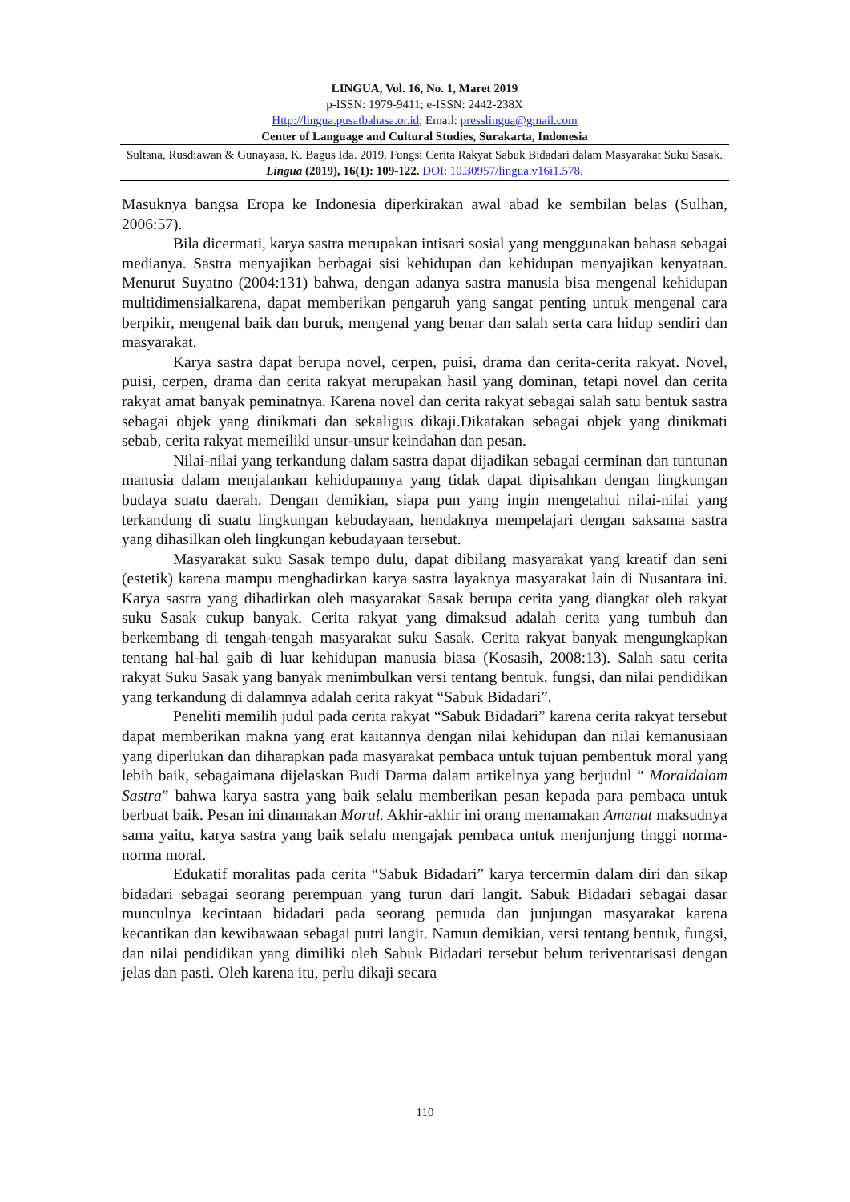LINGUA, Vol. 16, No. 1, Maret 2019
p-ISSN: 1979-9411; e-ISSN: 2442-238X
Http://lingua.pusatbahasa.or.id; Email: presslingua@gmail.com
Center of Language and Cultural Studies, Surakarta, Indonesia
Sultana, Rusdiawan & Gunayasa, K. Bagus Ida. 2019. Fungsi Cerita Rakyat Sabuk Bidadari dalam Masyarakat Suku Sasak. Lingua (2019), 16(1): 109-122. DOI: 10.30957/lingua.v16i1.578.
Masuknya bangsa Eropa ke Indonesia diperkirakan awal abad ke sembilan belas (Sulhan, 2006:57).
Bila dicermati, karya sastra merupakan intisari sosial yang menggunakan bahasa sebagai medianya. Sastra menyajikan berbagai sisi kehidupan dan kehidupan menyajikan kenyataan. Menurut Suyatno (2004:131) bahwa, dengan adanya sastra manusia bisa mengenal kehidupan multidimensialkarena, dapat memberikan pengaruh yang sangat penting untuk mengenal cara berpikir, mengenal baik dan buruk, mengenal yang benar dan salah serta cara hidup sendiri dan masyarakat.
Karya sastra dapat berupa novel, cerpen, puisi, drama dan cerita-cerita rakyat. Novel, puisi, cerpen, drama dan cerita rakyat merupakan hasil yang dominan, tetapi novel dan cerita rakyat amat banyak peminatnya. Karena novel dan cerita rakyat sebagai salah satu bentuk sastra sebagai objek yang dinikmati dan sekaligus dikaji.Dikatakan sebagai objek yang dinikmati sebab, cerita rakyat memeiliki unsur-unsur keindahan dan pesan.
Nilai-nilai yang terkandung dalam sastra dapat dijadikan sebagai cerminan dan tuntunan manusia dalam menjalankan kehidupannya yang tidak dapat dipisahkan dengan lingkungan budaya suatu daerah. Dengan demikian, siapa pun yang ingin mengetahui nilai-nilai yang terkandung di suatu lingkungan kebudayaan, hendaknya mempelajari dengan saksama sastra yang dihasilkan oleh lingkungan kebudayaan tersebut.
Masyarakat suku Sasak tempo dulu, dapat dibilang masyarakat yang kreatif dan seni (estetik) karena mampu menghadirkan karya sastra layaknya masyarakat lain di Nusantara ini. Karya sastra yang dihadirkan oleh masyarakat Sasak berupa cerita yang diangkat oleh rakyat suku Sasak cukup banyak. Cerita rakyat yang dimaksud adalah cerita yang tumbuh dan berkembang di tengah-tengah masyarakat suku Sasak. Cerita rakyat banyak mengungkapkan tentang hal-hal gaib di luar kehidupan manusia biasa (Kosasih, 2008:13). Salah satu cerita rakyat Suku Sasak yang banyak menimbulkan versi tentang bentuk, fungsi, dan nilai pendidikan yang terkandung di dalamnya adalah cerita rakyat “Sabuk Bidadari”.
Peneliti memilih judul pada cerita rakyat “Sabuk Bidadari” karena cerita rakyat tersebut dapat memberikan makna yang erat kaitannya dengan nilai kehidupan dan nilai kemanusiaan yang diperlukan dan diharapkan pada masyarakat pembaca untuk tujuan pembentuk moral yang lebih baik, sebagaimana dijelaskan Budi Darma dalam artikelnya yang berjudul “ Moraldalam Sastra” bahwa karya sastra yang baik selalu memberikan pesan kepada para pembaca untuk berbuat baik. Pesan ini dinamakan Moral. Akhir-akhir ini orang menamakan Amanat maksudnya sama yaitu, karya sastra yang baik selalu mengajak pembaca untuk menjunjung tinggi norma-norma moral.
Edukatif moralitas pada cerita “Sabuk Bidadari” karya tercermin dalam diri dan sikap bidadari sebagai seorang perempuan yang turun dari langit. Sabuk Bidadari sebagai dasar munculnya kecintaan bidadari pada seorang pemuda dan junjungan masyarakat karena kecantikan dan kewibawaan sebagai putri langit. Namun demikian, versi tentang bentuk, fungsi, dan nilai pendidikan yang dimiliki oleh Sabuk Bidadari tersebut belum teriventarisasi dengan jelas dan pasti. Oleh karena itu, perlu dikaji secara
110